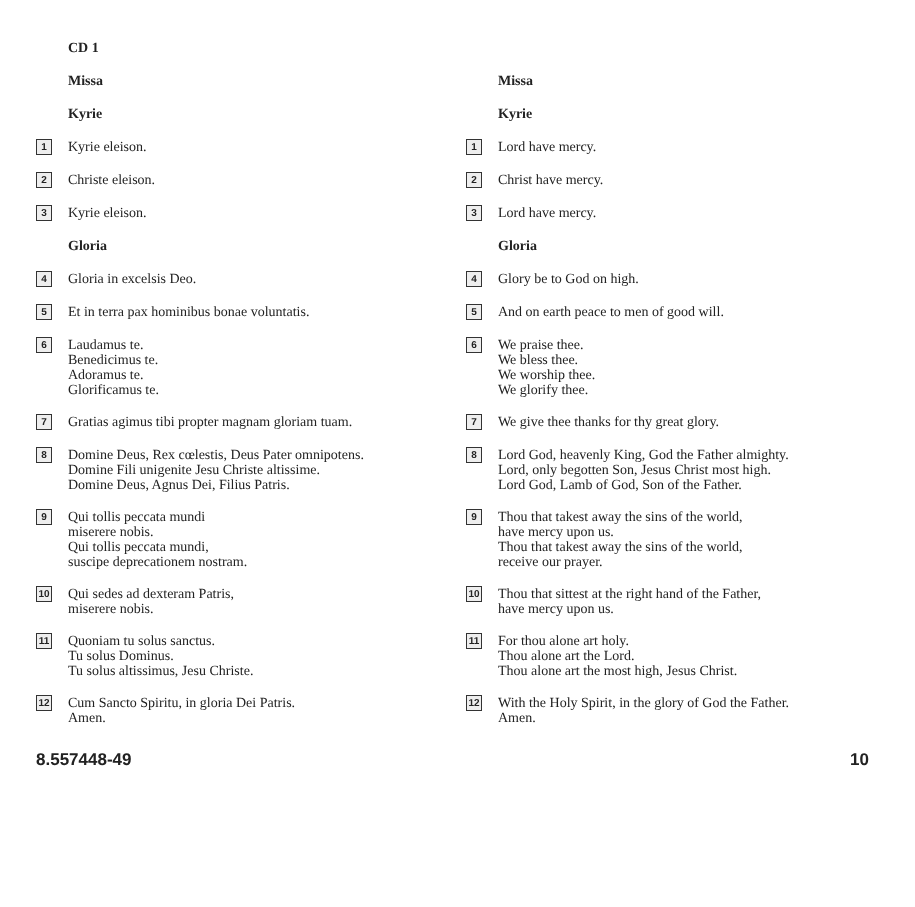CD 1
Missa
Kyrie
1 Kyrie eleison.
2 Christe eleison.
3 Kyrie eleison.
Gloria
4 Gloria in excelsis Deo.
5 Et in terra pax hominibus bonae voluntatis.
6 Laudamus te.
Benedicimus te.
Adoramus te.
Glorificamus te.
7 Gratias agimus tibi propter magnam gloriam tuam.
8 Domine Deus, Rex cœlestis, Deus Pater omnipotens.
Domine Fili unigenite Jesu Christe altissime.
Domine Deus, Agnus Dei, Filius Patris.
9 Qui tollis peccata mundi
miserere nobis.
Qui tollis peccata mundi,
suscipe deprecationem nostram.
10 Qui sedes ad dexteram Patris,
miserere nobis.
11 Quoniam tu solus sanctus.
Tu solus Dominus.
Tu solus altissimus, Jesu Christe.
12 Cum Sancto Spiritu, in gloria Dei Patris.
Amen.
Missa
Kyrie
1 Lord have mercy.
2 Christ have mercy.
3 Lord have mercy.
Gloria
4 Glory be to God on high.
5 And on earth peace to men of good will.
6 We praise thee.
We bless thee.
We worship thee.
We glorify thee.
7 We give thee thanks for thy great glory.
8 Lord God, heavenly King, God the Father almighty.
Lord, only begotten Son, Jesus Christ most high.
Lord God, Lamb of God, Son of the Father.
9 Thou that takest away the sins of the world,
have mercy upon us.
Thou that takest away the sins of the world,
receive our prayer.
10 Thou that sittest at the right hand of the Father,
have mercy upon us.
11 For thou alone art holy.
Thou alone art the Lord.
Thou alone art the most high, Jesus Christ.
12 With the Holy Spirit, in the glory of God the Father.
Amen.
8.557448-49 10